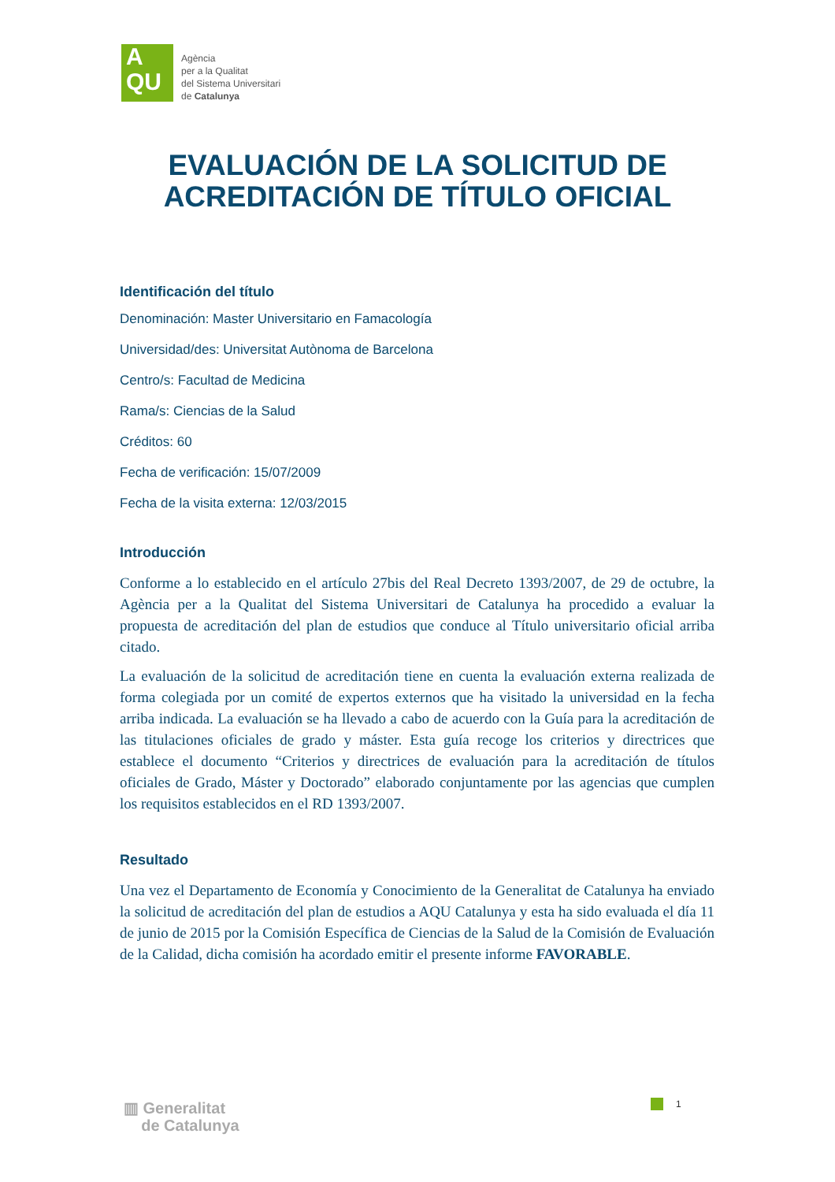A
QU
Agència
per a la Qualitat
del Sistema Universitari
de Catalunya
EVALUACIÓN DE LA SOLICITUD DE
ACREDITACIÓN DE TÍTULO OFICIAL
Identificación del título
Denominación: Master Universitario en Famacología
Universidad/des: Universitat Autònoma de Barcelona
Centro/s: Facultad de Medicina
Rama/s: Ciencias de la Salud
Créditos: 60
Fecha de verificación: 15/07/2009
Fecha de la visita externa: 12/03/2015
Introducción
Conforme a lo establecido en el artículo 27bis del Real Decreto 1393/2007, de 29 de octubre, la Agència per a la Qualitat del Sistema Universitari de Catalunya ha procedido a evaluar la propuesta de acreditación del plan de estudios que conduce al Título universitario oficial arriba citado.
La evaluación de la solicitud de acreditación tiene en cuenta la evaluación externa realizada de forma colegiada por un comité de expertos externos que ha visitado la universidad en la fecha arriba indicada. La evaluación se ha llevado a cabo de acuerdo con la Guía para la acreditación de las titulaciones oficiales de grado y máster. Esta guía recoge los criterios y directrices que establece el documento “Criterios y directrices de evaluación para la acreditación de títulos oficiales de Grado, Máster y Doctorado” elaborado conjuntamente por las agencias que cumplen los requisitos establecidos en el RD 1393/2007.
Resultado
Una vez el Departamento de Economía y Conocimiento de la Generalitat de Catalunya ha enviado la solicitud de acreditación del plan de estudios a AQU Catalunya y esta ha sido evaluada el día 11 de junio de 2015 por la Comisión Específica de Ciencias de la Salud de la Comisión de Evaluación de la Calidad, dicha comisión ha acordado emitir el presente informe FAVORABLE.
▥ Generalitat
de Catalunya
1